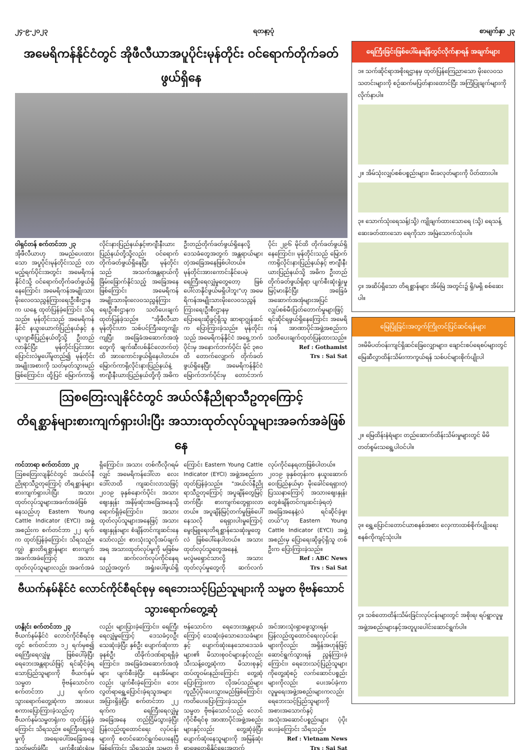၂၄-၉-၂၀၂၃ ရတနာ့ပုံ စာမျက်နှာ ၂၃
အမေရိကန်နိုင်ငံတွင် အိုဖီလီယာအပူပိုင်းမုန်တိုင်း ဝင်ရောက်တိုက်ခတ်ဖွယ်ရှိနေ
ဝါရှင်တန် စက်တင်ဘာ ၂၃
အိုဖီလီယာဟု အမည်ပေးထားသော အပူပိုင်းမုန်တိုင်းသည် လာမည့်ရက်ပိုင်းအတွင်း အမေရိကန်နိုင်ငံသို့ ဝင်ရောက်တိုက်ခတ်ဖွယ်ရှိနေကြောင်း အမေရိကန်အမျိုးသားမိုးလေဝသညွှန်ကြားရေးဦးစီးဌာနက ယနေ့ ထုတ်ပြန်ခဲ့ကြောင်း သိရသည်။ မုန်တိုင်းသည် အမေရိကန်နိုင်ငံ နယူးယောက်ပြည်နယ်နှင့် နယူးဂျာစီပြည်နယ်တို့သို့ ဦးတည်လာနိုင်ပြီး မုန်တိုင်းပြင်းအားပြောင်းလဲမှုပေါ်မူတည်၍ မုန်တိုင်းအမျိုးအစားကို သတ်မှတ်သွားမည်ဖြစ်ကြောင်း၊ ထို့ပြင် မြောက်ကာရိုလိုင်းနားပြည်နယ်နှင့်ဗာဂျီးနီးယားပြည်နယ်တို့သို့လည်း ဝင်ရောက်တိုက်ခတ်ဖွယ်ရှိနေပြီး မုန်တိုင်းသည် အသက်အန္တရာယ်ကို ခြိမ်းခြောက်နိုင်သည့် အခြေအနေဖြစ်ကြောင်း အမေရိကန် အမျိုးသားမိုးလေဝသညွှန်ကြားရေးဦးစီးဌာနက သတိပေးချက်ထုတ်ပြန်ခဲ့သည်။ "အိုဖီလီယာမုန်တိုင်းဟာ သစ်ပင်ကြီးတွေကျိုးကျပြီး အခြေခံအဆောက်အအုံတွေကို ဖျက်ဆီးပစ်နိုင်လောက်တဲ့ထိ အားကောင်းဖွယ်ရှိနေပါတယ်။ မြောက်ကာရိုလိုင်းနားပြည်နယ်နဲ့ ဗာဂျီးနီးယားပြည်နယ်တို့ကို အဓိက ဦးတည်တိုက်ခတ်ဖွယ်ရှိနေလို့ ဒေသခံတွေအတွက် အန္တရာယ်များတဲ့အခြေအနေဖြစ်ပါတယ်။ မုန်တိုင်းအားကောင်းနိုင်ပေမဲ့ ရေကြီးရေလျှံမှုတွေတော့ ဖြစ်ပေါ်လာနိုင်ဖွယ်မရှိပါဘူး"ဟု အမေရိကန်အမျိုးသားမိုးလေဝသညွှန်ကြားရေးဦးစီးဌာနမှ ပြောရေးဆိုခွင့်ရှိသူ ဆာရာဂျွန်ဆင်က ပြောကြားခဲ့သည်။ မုန်တိုင်းသည် အမေရိကန်နိုင်ငံ အရှေ့ဘက်ပိုင်းမှ အနောက်ဘက်ပိုင်း မိုင် ၃၈၀ ထိ တောက်လျှောက် တိုက်ခတ်ဖွယ်ရှိနေပြီး အမေရိကန်နိုင်ငံ မြောက်ဘက်ပိုင်းမှ တောင်ဘက်ပိုင်း ၂၉၆ မိုင်ထိ တိုက်ခတ်ဖွယ်ရှိနေကြောင်း၊ မုန်တိုင်းသည် မြောက်ကာရိုလိုင်းနားပြည်နယ်နှင့် ဗာဂျီးနီးယားပြည်နယ်သို့ အဓိက ဦးတည်တိုက်ခတ်ဖွယ်ရှိရာ ပျက်စီးဆုံးရှုံးမှုမြင့်မားနိုင်ပြီး အခြေခံအဆောက်အအုံများအပြင် လျှပ်စစ်မီးပြတ်တောက်မှုများဖြင့် ရင်ဆိုင်ရဖွယ်ရှိနေကြောင်း အမေရိကန် အာဏာပိုင်အဖွဲ့အစည်းက သတိပေးချက်ထုတ်ပြန်ထားသည်။
Ref : Gothamist
Trs : Sai Sat
ဩစတြေးလျနိုင်ငံတွင် အယ်လ်နီညိုရာသီဥတုကြောင့်
တိရစ္ဆာန်များစားကျက်ရှားပါးပြီး အသားထုတ်လုပ်သူများအခက်အခဲဖြစ်နေ
ကင်ဘာရာ စက်တင်ဘာ ၂၃
ဩစတြေးလျနိုင်ငံတွင် အယ်လ်နီညိုရာသီဥတုကြောင့် တိရစ္ဆာန်များစားကျက်ရှားပါးပြီး အသားထုတ်လုပ်သူများအခက်အခဲဖြစ်နေသည်ဟု Eastern Young Cattle Indicator (EYCI) အဖွဲ့အစည်းက စက်တင်ဘာ ၂၂ ရက်က ထုတ်ပြန်ခဲ့ကြောင်း သိရသည်။ ကျွဲ၊ နွားတိရစ္ဆာန်များ စားကျက်အခက်အခဲကြောင့် အသားထုတ်လုပ်သူများလည်း အခက်အခဲရှိကြောင်း၊ အသား တစ်ကီလိုဂရမ်လျှင် အမေရိကန်ဒေါ်လာ လေးဒေါ်လာထိ ကျဆင်းလာသဖြင့် ၂၀၁၉ ခုနှစ်နောက်ပိုင်း အသားဈေးနှုန်း အနိမ့်ဆုံးအခြေအနေသို့ ရောက်ရှိခဲ့ကြောင်း၊ အသားထုတ်လုပ်သူများအနေဖြင့် အသားဈေးနှုန်းများ စံချိန်တင်ကျဆင်းနေသော်လည်း စားသုံးသူလိုအပ်ချက်အရ အသားထုတ်လုပ်မှုကို မဖြစ်မနေ ဆက်လက်လုပ်ကိုင်နေရသည့်အတွက် အရှုံးပေါ်ဖွယ်ရှိကြောင်း Eastern Young Cattle Indicator (EYCI) အဖွဲ့အစည်းက ထုတ်ပြန်ခဲ့သည်။ "အယ်လ်နီညိုရာသီဥတုကြောင့် အပူချိန်တွေမြင့်တက်ပြီး စားကျက်တွေရှားလာတယ်။ အပူချိန်မြင့်တက်မှုဖြစ်ပေါ်နေသလို ရေရှားပါးမှုကြောင့် မွေးမြူရေးတိရစ္ဆာန်သေဆုံးမှုတွေလဲ ဖြစ်ပေါ်နေပါတယ်။ အသားထုတ်လုပ်သူတွေအနေနဲ့ မလွဲမရှောင်သာလို့ အသားထုတ်လုပ်မှုတွေကို ဆက်လက်လုပ်ကိုင်နေရတာဖြစ်ပါတယ်။ ၂၀၁၉ ခုနှစ်တုန်းက နယူးဆောက်ဝေးပြည်နယ်မှာ မိုးခေါင်ရေရှားတဲ့ပြဿနာကြောင့် အသားဈေးနှုန်းတွေစံချိန်တင်ကျဆင်းခဲ့ရတဲ့ အခြေအနေနဲ့လဲ ရင်ဆိုင်ခဲ့ဖူးတယ်"ဟု Eastern Young Cattle Indicator (EYCI) အဖွဲ့အစည်းမှ ပြောရေးဆိုခွင့်ရှိသူ တစ်ဦးက ပြောကြားခဲ့သည်။
Ref : ABC News
Trs : Sai Sat
ဗီယက်နမ်နိုင်ငံ လောင်ကိုင်စီရင်စုမှ ရေဘေးသင့်ပြည်သူများကို သမ္မတ ဗိုဗန်သောင် သွားရောက်တွေ့ဆုံ
ဟနွိုင်း စက်တင်ဘာ ၂၃
ဗီယက်နမ်နိုင်ငံ လောင်ကိုင်စီရင်စုတွင် စက်တင်ဘာ ၁၂ ရက်မှစ၍ ရေကြီးရေလျှံမှု ဖြစ်ပေါ်ခဲ့ပြီး ရေဘေးအန္တရာယ်ဖြင့် ရင်ဆိုင်ခဲ့ရသောပြည်သူများကို ဗီယက်နမ်သမ္မတ ဗိုဗန်သောင်က စက်တင်ဘာ ၂၂ ရက်က သွားရောက်တွေ့ဆုံကာ အားပေးစကားပြောကြားခဲ့သည်ဟု ဗီယက်နမ်သမ္မတရုံးက ထုတ်ပြန်ခဲ့ကြောင်း သိရသည်။ ရေကြီးရေလျှံမှုကို အရေးပေါ်အခြေအနေ သတ်မှတ်ခဲ့ပြီး ပျက်စီးဆုံးရှုံးမှုလည်း များပြားခဲ့ကြောင်း၊ ရေကြီးရေလျှံမှုကြောင့် ဒေသခံ၄၀ဦး သေဆုံးခဲ့ပြီး နှစ်ဦး ပျောက်ဆုံးကာ ခုနစ်ဦး ထိခိုက်ဒဏ်ရာရရှိခဲ့ကြောင်း၊ အခြေခံအဆောက်အအုံများ ပျက်စီးခဲ့ပြီး နေအိမ်များလည်း ပျက်စီးခဲ့ကြောင်း၊ ဘေးလွတ်ရာရွှေ့ပြောင်းခဲ့ရသူအများအပြားရှိခဲ့ပြီး စက်တင်ဘာ ၂၂ ရက်က ရေကြီးရေလျှံမှုအခြေအနေ တည်ငြိမ်သွားခဲ့ပြီး ပြန်လည်ထူထောင်ရေး လုပ်ငန်းများကို စတင်ဆောင်ရွက်ပေးနေပြီဖြစ်ကြောင်း သိရသည်။ သမ္မတ ဗိုဗန်သောင်က ရေဘေးအန္တရာယ်ကြောင့် သေဆုံးခဲ့သောဒေသခံများနှင့် ပျောက်ဆုံးနေသောဒေသခံများ၏ မိသားစုဝင်များနှင့်လည်း သီးသန့်တွေ့ဆုံကာ မိသားစုနှင့် ထပ်တူဝမ်းနည်းကြောင်း တွေ့ဆုံပြောကြားကာ လိုအပ်သည်များ ကူညီပံ့ပိုးပေးသွားမည်ဖြစ်ကြောင်း ကတိပေးပြောကြားခဲ့သည်။ သမ္မတ ဗိုဗန်သောင်သည် လောင်ကိုင်စီရင်စု အာဏာပိုင်အဖွဲ့အစည်းများနှင့်လည်း တွေ့ဆုံခဲ့ပြီး ပျောက်ဆုံးနေသူများကို အမြန်ဆုံး ရှာဖွေတွေ့ရှိနိုင်ရေးအတွက် အင်အားသုံးရှာဖွေသွားရန်၊ ပြန်လည်ထူထောင်ရေးလုပ်ငန်းများကိုလည်း အရှိန်အဟုန်ဖြင့် ဆောင်ရွက်သွားရန် ညွှန်ကြားခဲ့ကြောင်း၊ ရေဘေးသင့်ပြည်သူများကိုတွေ့ဆုံစဉ် လက်ဆောင်ပစ္စည်းများကိုလည်း ပေးအပ်ခဲ့ကာ လူမှုရေးအဖွဲ့အစည်းများကလည်း ရေဘေးသင့်ပြည်သူများကို အစားအသောက်နှင့် အသုံးအဆောင်ပစ္စည်းများ ပံ့ပိုးပေးခဲ့ကြောင်း သိရသည်။
Ref : Vietnam News
Trs : Sai Sat
ရေကြီးခြင်းဖြစ်ပေါ်နေချိန်တွင်လိုက်နာရန် အချက်များ
၁။ သက်ဆိုင်ရာအစိုးရဌာနမှ ထုတ်ပြန်ကြေညာသော မိုးလေဝသ သတင်းများကို စဉ်ဆက်မပြတ်နားထောင်ပြီး အကြံပြုချက်များကိုလိုက်နာပါ။
၂။ အိမ်သုံးလျှပ်စစ်ပစ္စည်းများ၊ မီးခလုတ်များကို ပိတ်ထားပါ။
၃။ သောက်သုံးရေသန့်(သို့) ကျိုချက်ထားသောရေ (သို့) ရေသန့်ဆေးခတ်ထားသော ရေကိုသာ အမြဲသောက်သုံးပါ။
၄။ အဆိပ်ရှိသော တိရစ္ဆာန်များ အိမ်မြဲ အတွင်း၌ ရှိ/မရှိ စစ်ဆေးပါ။
မြေပြိုခြင်းအတွက်ကြိုတင်ပြင်ဆင်ရန်များ
၁။မိမိပတ်ဝန်းကျင်ရှိဆင်ခြေလျှောများ၊ ချောင်းစပ်ရေစပ်များတွင် မြေဆီလွှာထိန်းသိမ်းကာကွယ်ရန် သစ်ပင်များစိုက်ပျိုးပါ
၂။ မြေထိန်းနံရံများ တည်ဆောက်ထိန်းသိမ်းမှုများတွင် မိမိတတ်စွမ်းသရွေ့ပါဝင်ပါ။
၃။ ရွှေ့ပြောင်းတောင်ယာစနစ်အစား လှေကားထစ်စိုက်ပျိုးရေးစနစ်ကိုကျင့်သုံးပါ။
၄။ သစ်တောထိန်းသိမ်းခြင်းလုပ်ငန်းများတွင် အစိုးရ၊ ရပ်ရွာလူမှုအဖွဲ့အစည်းများနှင့်အတူပူးပေါင်းဆောင်ရွက်ပါ။